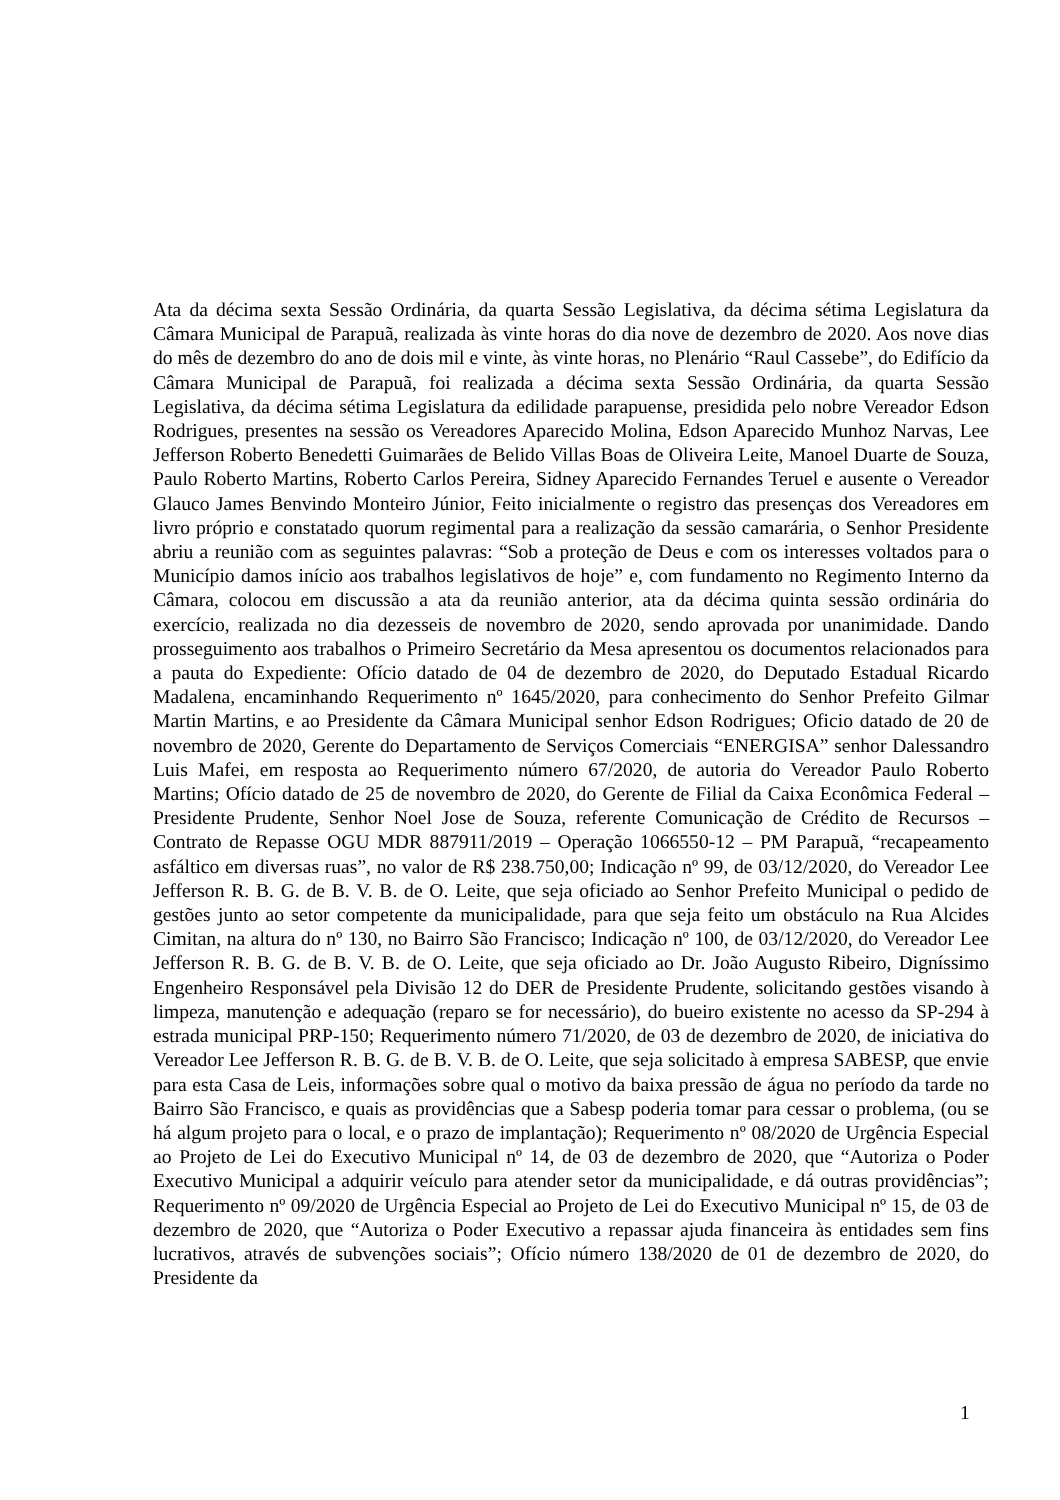Ata da décima sexta Sessão Ordinária, da quarta Sessão Legislativa, da décima sétima Legislatura da Câmara Municipal de Parapuã, realizada às vinte horas do dia nove de dezembro de 2020. Aos nove dias do mês de dezembro do ano de dois mil e vinte, às vinte horas, no Plenário “Raul Cassebe”, do Edifício da Câmara Municipal de Parapuã, foi realizada a décima sexta Sessão Ordinária, da quarta Sessão Legislativa, da décima sétima Legislatura da edilidade parapuense, presidida pelo nobre Vereador Edson Rodrigues, presentes na sessão os Vereadores Aparecido Molina, Edson Aparecido Munhoz Narvas, Lee Jefferson Roberto Benedetti Guimarães de Belido Villas Boas de Oliveira Leite, Manoel Duarte de Souza, Paulo Roberto Martins, Roberto Carlos Pereira, Sidney Aparecido Fernandes Teruel e ausente o Vereador Glauco James Benvindo Monteiro Júnior, Feito inicialmente o registro das presenças dos Vereadores em livro próprio e constatado quorum regimental para a realização da sessão camarária, o Senhor Presidente abriu a reunião com as seguintes palavras: “Sob a proteção de Deus e com os interesses voltados para o Município damos início aos trabalhos legislativos de hoje” e, com fundamento no Regimento Interno da Câmara, colocou em discussão a ata da reunião anterior, ata da décima quinta sessão ordinária do exercício, realizada no dia dezesseis de novembro de 2020, sendo aprovada por unanimidade. Dando prosseguimento aos trabalhos o Primeiro Secretário da Mesa apresentou os documentos relacionados para a pauta do Expediente: Ofício datado de 04 de dezembro de 2020, do Deputado Estadual Ricardo Madalena, encaminhando Requerimento nº 1645/2020, para conhecimento do Senhor Prefeito Gilmar Martin Martins, e ao Presidente da Câmara Municipal senhor Edson Rodrigues; Oficio datado de 20 de novembro de 2020, Gerente do Departamento de Serviços Comerciais “ENERGISA” senhor Dalessandro Luis Mafei, em resposta ao Requerimento número 67/2020, de autoria do Vereador Paulo Roberto Martins; Ofício datado de 25 de novembro de 2020, do Gerente de Filial da Caixa Econômica Federal – Presidente Prudente, Senhor Noel Jose de Souza, referente Comunicação de Crédito de Recursos – Contrato de Repasse OGU MDR 887911/2019 – Operação 1066550-12 – PM Parapuã, “recapeamento asfáltico em diversas ruas”, no valor de R$ 238.750,00; Indicação nº 99, de 03/12/2020, do Vereador Lee Jefferson R. B. G. de B. V. B. de O. Leite, que seja oficiado ao Senhor Prefeito Municipal o pedido de gestões junto ao setor competente da municipalidade, para que seja feito um obstáculo na Rua Alcides Cimitan, na altura do nº 130, no Bairro São Francisco; Indicação nº 100, de 03/12/2020, do Vereador Lee Jefferson R. B. G. de B. V. B. de O. Leite, que seja oficiado ao Dr. João Augusto Ribeiro, Digníssimo Engenheiro Responsável pela Divisão 12 do DER de Presidente Prudente, solicitando gestões visando à limpeza, manutenção e adequação (reparo se for necessário), do bueiro existente no acesso da SP-294 à estrada municipal PRP-150; Requerimento número 71/2020, de 03 de dezembro de 2020, de iniciativa do Vereador Lee Jefferson R. B. G. de B. V. B. de O. Leite, que seja solicitado à empresa SABESP, que envie para esta Casa de Leis, informações sobre qual o motivo da baixa pressão de água no período da tarde no Bairro São Francisco, e quais as providências que a Sabesp poderia tomar para cessar o problema, (ou se há algum projeto para o local, e o prazo de implantação); Requerimento nº 08/2020 de Urgência Especial ao Projeto de Lei do Executivo Municipal nº 14, de 03 de dezembro de 2020, que “Autoriza o Poder Executivo Municipal a adquirir veículo para atender setor da municipalidade, e dá outras providências”; Requerimento nº 09/2020 de Urgência Especial ao Projeto de Lei do Executivo Municipal nº 15, de 03 de dezembro de 2020, que “Autoriza o Poder Executivo a repassar ajuda financeira às entidades sem fins lucrativos, através de subvenções sociais”; Ofício número 138/2020 de 01 de dezembro de 2020, do Presidente da
1